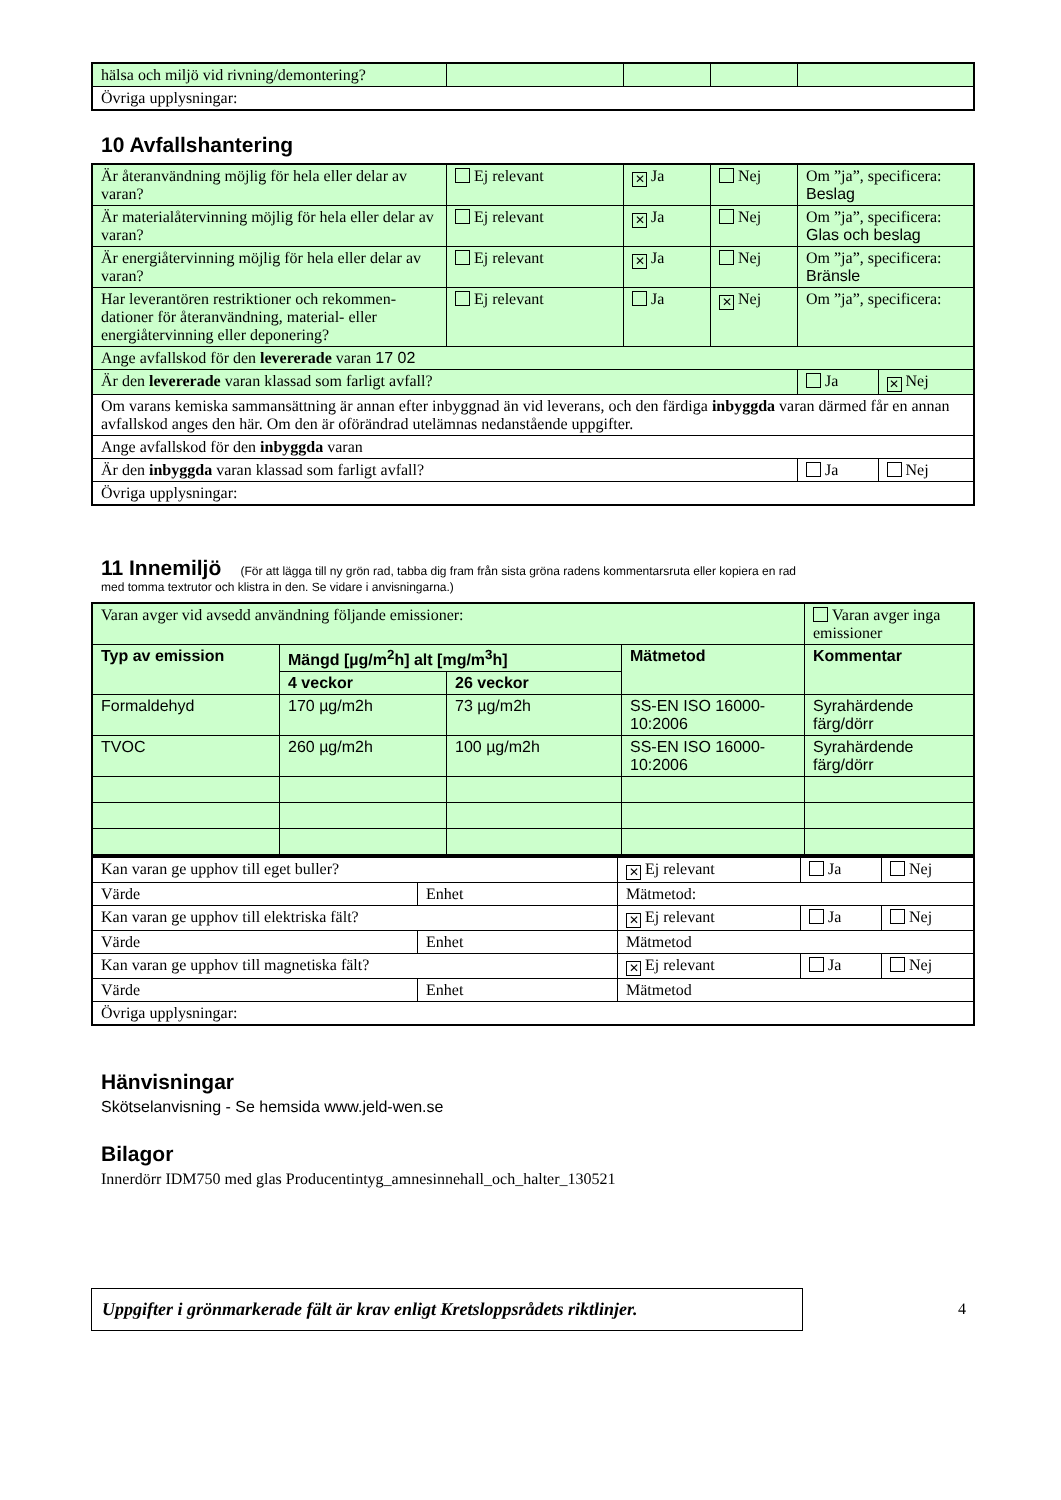| hälsa och miljö vid rivning/demontering? | | | | |
| Övriga upplysningar: | | | | |
10 Avfallshantering
| Är återanvändning möjlig för hela eller delar av varan? | Ej relevant | ✕ Ja | Nej | Om ”ja”, specificera: Beslag | |
| Är materialåtervinning möjlig för hela eller delar av varan? | Ej relevant | ✕ Ja | Nej | Om ”ja”, specificera: Glas och beslag | |
| Är energiåtervinning möjlig för hela eller delar av varan? | Ej relevant | ✕ Ja | Nej | Om ”ja”, specificera: Bränsle | |
| Har leverantören restriktioner och rekommen-dationer för återanvändning, material- eller energiåtervinning eller deponering? | Ej relevant | Ja | ✕ Nej | Om ”ja”, specificera: | |
| Ange avfallskod för den levererade varan 17 02 | | | | | |
| Är den levererade varan klassad som farligt avfall? | | | | Ja | ✕ Nej |
| Om varans kemiska sammansättning är annan efter inbyggnad än vid leverans, och den färdiga inbyggda varan därmed får en annan avfallskod anges den här. Om den är oförändrad utelämnas nedanstående uppgifter. | | | | | |
| Ange avfallskod för den inbyggda varan | | | | | |
| Är den inbyggda varan klassad som farligt avfall? | | | | Ja | Nej |
| Övriga upplysningar: | | | | | |
11 Innemiljö (För att lägga till ny grön rad, tabba dig fram från sista gröna radens kommentarsruta eller kopiera en rad
med tomma textrutor och klistra in den. Se vidare i anvisningarna.)
| Varan avger vid avsedd användning följande emissioner: | | | | Varan avger inga emissioner |
| Typ av emission | Mängd [µg/m<sup>2</sup>h] alt [mg/m<sup>3</sup>h] | | Mätmetod | Kommentar |
| | 4 veckor | 26 veckor | | |
| Formaldehyd | 170 µg/m2h | 73 µg/m2h | SS-EN ISO 16000-10:2006 | Syrahärdende färg/dörr |
| TVOC | 260 µg/m2h | 100 µg/m2h | SS-EN ISO 16000-10:2006 | Syrahärdende färg/dörr |
| Kan varan ge upphov till eget buller? | | ✕ Ej relevant | Ja | Nej |
| Värde | Enhet | Mätmetod: | | |
| Kan varan ge upphov till elektriska fält? | | ✕ Ej relevant | Ja | Nej |
| Värde | Enhet | Mätmetod | | |
| Kan varan ge upphov till magnetiska fält? | | ✕ Ej relevant | Ja | Nej |
| Värde | Enhet | Mätmetod | | |
| Övriga upplysningar: | | | | |
Hänvisningar
Skötselanvisning - Se hemsida www.jeld-wen.se
Bilagor
Innerdörr IDM750 med glas Producentintyg_amnesinnehall_och_halter_130521
Uppgifter i grönmarkerade fält är krav enligt Kretsloppsrådets riktlinjer.
4